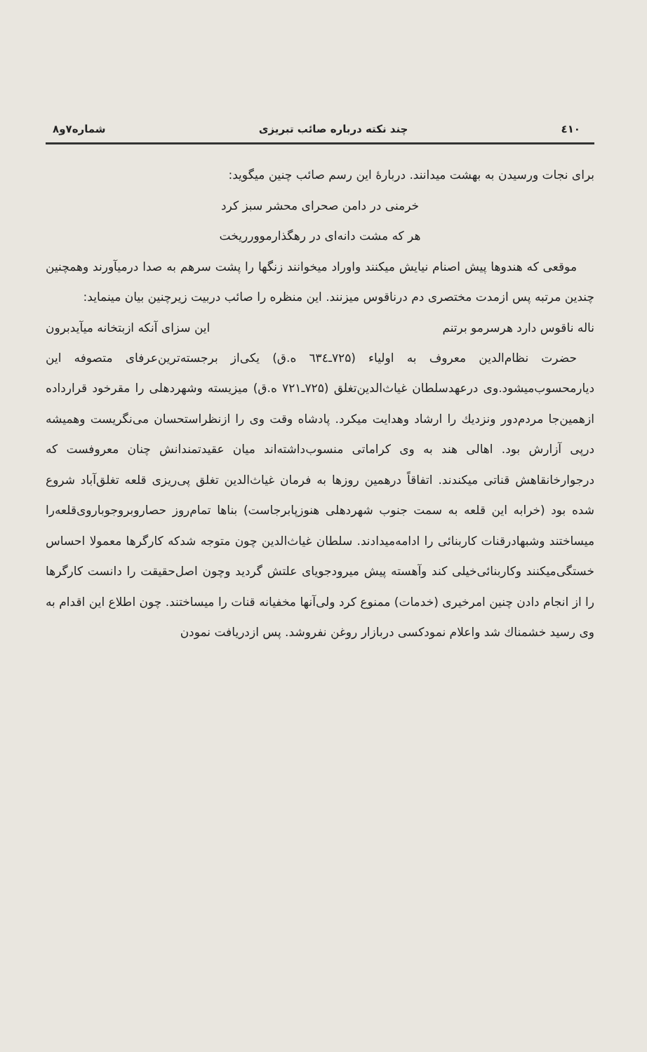٤١٠ چند نکته درباره صائب تبریزی شماره۷و۸
برای نجات ورسیدن به بهشت میدانند. دربارهٔ این رسم صائب چنین میگوید:
خرمنی در دامن صحرای محشر سبز کرد
هر که مشت دانه‌ای در رهگذارموورریخت
موقعی که هندوها پیش اصنام نیایش میکنند واوراد میخوانند زنگها را پشت سرهم به صدا درمیآورند وهمچنین چندین مرتبه پس ازمدت مختصری دم درناقوس میزنند. این منظره را صائب دربیت زیرچنین بیان مینماید:
ناله ناقوس دارد هرسرمو برتنم این سزای آنکه ازبتخانه میآیدبرون
حضرت نظام‌الدین معروف به اولیاء (۷۲۵ـ٦٣٤ ه.ق) یکی‌از برجسته‌ترین‌عرفای متصوفه این دیارمحسوب‌میشود.وی درعهدسلطان غیاث‌الدین‌تغلق (۷۲۵ـ۷۲۱ ه.ق) میزیسته وشهردهلی را مقرخود قرارداده ازهمین‌جا مردم‌دور ونزدیك را ارشاد وهدایت میکرد. پادشاه وقت وی را ازنظراستحسان می‌نگریست وهمیشه درپی آزارش بود. اهالی هند به وی کراماتی منسوب‌داشته‌اند میان عقیدتمندانش چنان معروفست که درجوارخانقاهش قناتی میکندند. اتفاقاً درهمین روزها به فرمان غیاث‌الدین تغلق پی‌ریزی قلعه تغلق‌آباد شروع شده بود (خرابه این قلعه به سمت جنوب شهردهلی هنوزپابرجاست) بناها تمام‌روز حصاروبروجوباروی‌قلعه‌را میساختند وشبهادرقنات کاربنائی را ادامه‌میدادند. سلطان غیاث‌الدین چون متوجه شدکه کارگرها معمولا احساس خستگی‌میکنند وکاربنائی‌خیلی کند وآهسته پیش میرودجویای علتش گردید وچون اصل‌حقیقت را دانست کارگرها را از انجام دادن چنین امرخیری (خدمات) ممنوع کرد ولی‌آنها مخفیانه قنات را میساختند. چون اطلاع این اقدام به وی رسید خشمناك شد واعلام نمودکسی دربازار روغن نفروشد. پس ازدریافت نمودن